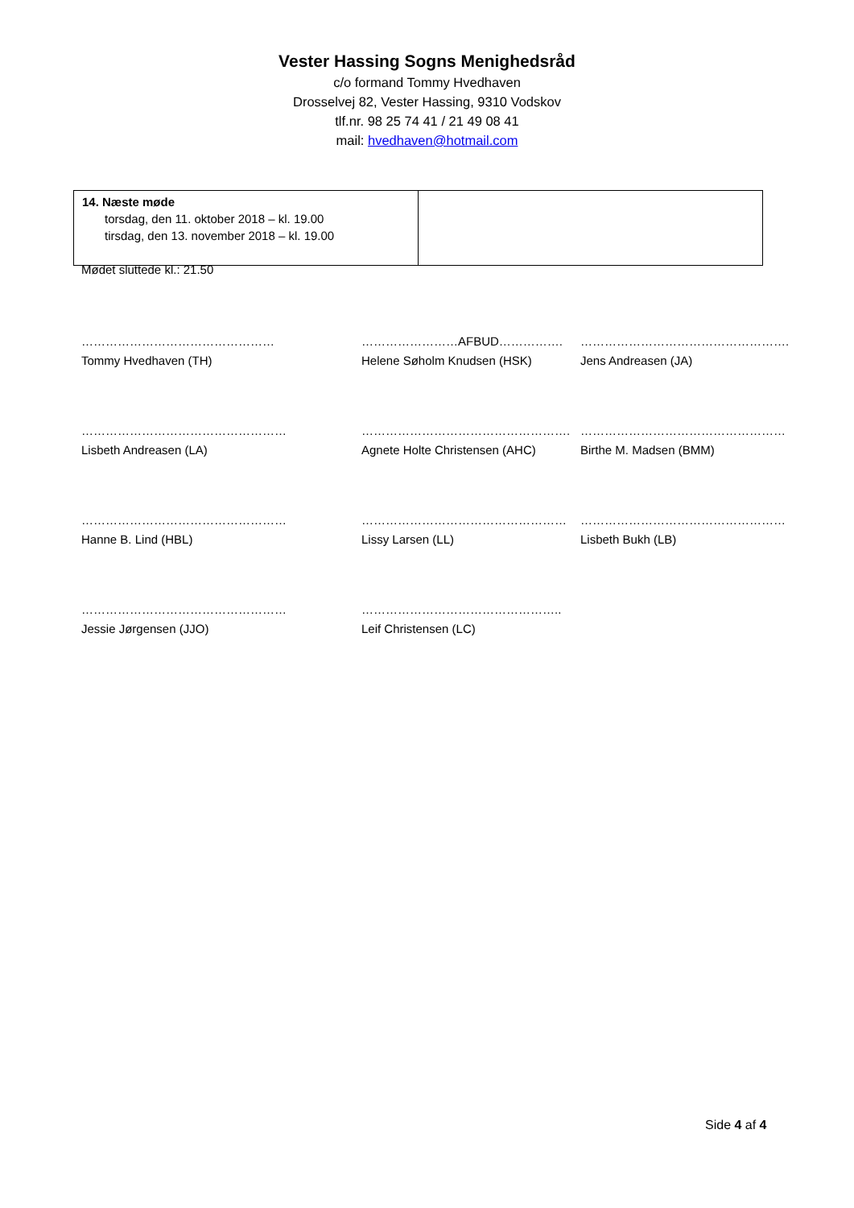Vester Hassing Sogns Menighedsråd
c/o formand Tommy Hvedhaven
Drosselvej 82, Vester Hassing, 9310 Vodskov
tlf.nr. 98 25 74 41 / 21 49 08 41
mail: hvedhaven@hotmail.com
| 14. Næste møde torsdag, den 11. oktober 2018 – kl. 19.00 tirsdag, den 13. november 2018 – kl. 19.00 | |
Mødet sluttede kl.: 21.50
| ………………………………………… Tommy Hvedhaven (TH) | ……………………AFBUD……………. Helene Søholm Knudsen (HSK) | ……………………………………………. Jens Andreasen (JA) |
| …………………………………………… Lisbeth Andreasen (LA) | ……………………………………………. Agnete Holte Christensen (AHC) | …………………………………………… Birthe M. Madsen (BMM) |
| …………………………………………… Hanne B. Lind (HBL) | …………………………………………… Lissy Larsen (LL) | …………………………………………… Lisbeth Bukh (LB) |
| …………………………………………… Jessie Jørgensen (JJO) | ………………………………………….. Leif Christensen (LC) | |
Side 4 af 4